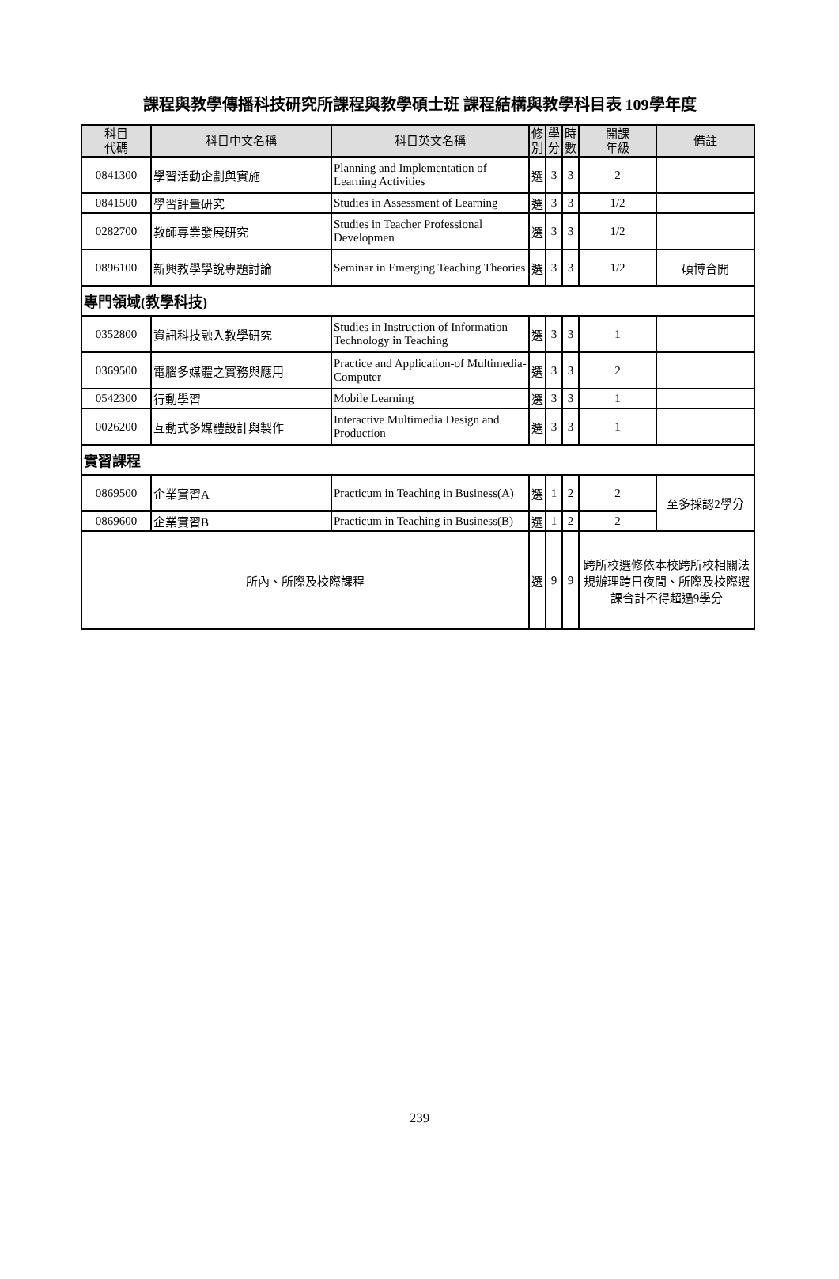課程與教學傳播科技研究所課程與教學碩士班 課程結構與教學科目表 109學年度
| 科目 代碼 | 科目中文名稱 | 科目英文名稱 | 修 別 | 學 分 | 時 數 | 開課 年級 | 備註 |
| --- | --- | --- | --- | --- | --- | --- | --- |
| 0841300 | 學習活動企劃與實施 | Planning and Implementation of Learning Activities | 選 | 3 | 3 | 2 | |
| 0841500 | 學習評量研究 | Studies in Assessment of Learning | 選 | 3 | 3 | 1/2 | |
| 0282700 | 教師專業發展研究 | Studies in Teacher Professional Developmen | 選 | 3 | 3 | 1/2 | |
| 0896100 | 新興教學學說專題討論 | Seminar in Emerging Teaching Theories | 選 | 3 | 3 | 1/2 | 碩博合開 |
| 專門領域(教學科技) | | | | | | | |
| 0352800 | 資訊科技融入教學研究 | Studies in Instruction of Information Technology in Teaching | 選 | 3 | 3 | 1 | |
| 0369500 | 電腦多媒體之實務與應用 | Practice and Application-of Multimedia-Computer | 選 | 3 | 3 | 2 | |
| 0542300 | 行動學習 | Mobile Learning | 選 | 3 | 3 | 1 | |
| 0026200 | 互動式多媒體設計與製作 | Interactive Multimedia Design and Production | 選 | 3 | 3 | 1 | |
| 實習課程 | | | | | | | |
| 0869500 | 企業實習A | Practicum in Teaching in Business(A) | 選 | 1 | 2 | 2 | 至多採認2學分 |
| 0869600 | 企業實習B | Practicum in Teaching in Business(B) | 選 | 1 | 2 | 2 | |
| 所內、所際及校際課程 | | | 選 | 9 | 9 | 跨所校選修依本校跨所校相關法規辦理跨日夜間、所際及校際選課合計不得超過9學分 | |
239